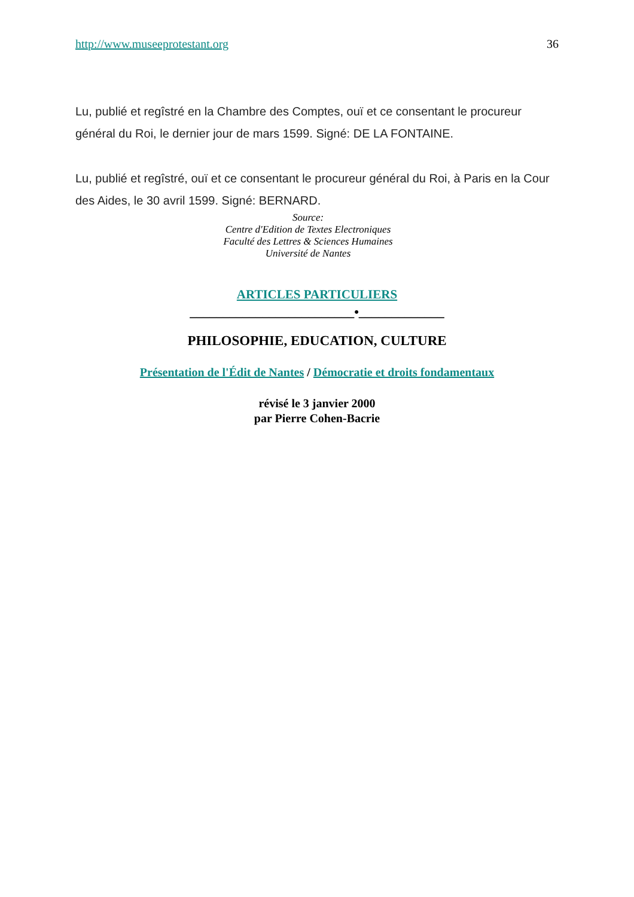http://www.museeprotestant.org 36
Lu, publié et regîstré en la Chambre des Comptes, ouï et ce consentant le procureur général du Roi, le dernier jour de mars 1599. Signé: DE LA FONTAINE.
Lu, publié et regîstré, ouï et ce consentant le procureur général du Roi, à Paris en la Cour des Aides, le 30 avril 1599. Signé: BERNARD.
Source:
Centre d'Edition de Textes Electroniques
Faculté des Lettres & Sciences Humaines
Université de Nantes
ARTICLES PARTICULIERS
_________________________•_____________
PHILOSOPHIE, EDUCATION, CULTURE
Présentation de l'Édit de Nantes / Démocratie et droits fondamentaux
révisé le 3 janvier 2000
par Pierre Cohen-Bacrie